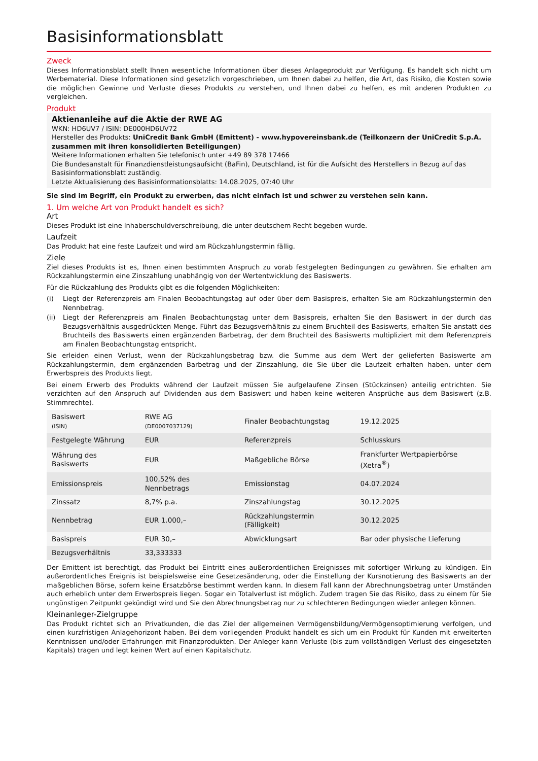Basisinformationsblatt
Zweck
Dieses Informationsblatt stellt Ihnen wesentliche Informationen über dieses Anlageprodukt zur Verfügung. Es handelt sich nicht um Werbematerial. Diese Informationen sind gesetzlich vorgeschrieben, um Ihnen dabei zu helfen, die Art, das Risiko, die Kosten sowie die möglichen Gewinne und Verluste dieses Produkts zu verstehen, und Ihnen dabei zu helfen, es mit anderen Produkten zu vergleichen.
Produkt
Aktienanleihe auf die Aktie der RWE AG
WKN: HD6UV7 / ISIN: DE000HD6UV72
Hersteller des Produkts: UniCredit Bank GmbH (Emittent) - www.hypovereinsbank.de (Teilkonzern der UniCredit S.p.A. zusammen mit ihren konsolidierten Beteiligungen)
Weitere Informationen erhalten Sie telefonisch unter +49 89 378 17466
Die Bundesanstalt für Finanzdienstleistungsaufsicht (BaFin), Deutschland, ist für die Aufsicht des Herstellers in Bezug auf das Basisinformationsblatt zuständig.
Letzte Aktualisierung des Basisinformationsblatts: 14.08.2025, 07:40 Uhr
Sie sind im Begriff, ein Produkt zu erwerben, das nicht einfach ist und schwer zu verstehen sein kann.
1. Um welche Art von Produkt handelt es sich?
Art
Dieses Produkt ist eine Inhaberschuldverschreibung, die unter deutschem Recht begeben wurde.
Laufzeit
Das Produkt hat eine feste Laufzeit und wird am Rückzahlungstermin fällig.
Ziele
Ziel dieses Produkts ist es, Ihnen einen bestimmten Anspruch zu vorab festgelegten Bedingungen zu gewähren. Sie erhalten am Rückzahlungstermin eine Zinszahlung unabhängig von der Wertentwicklung des Basiswerts.
Für die Rückzahlung des Produkts gibt es die folgenden Möglichkeiten:
(i) Liegt der Referenzpreis am Finalen Beobachtungstag auf oder über dem Basispreis, erhalten Sie am Rückzahlungstermin den Nennbetrag.
(ii) Liegt der Referenzpreis am Finalen Beobachtungstag unter dem Basispreis, erhalten Sie den Basiswert in der durch das Bezugsverhältnis ausgedrückten Menge. Führt das Bezugsverhältnis zu einem Bruchteil des Basiswerts, erhalten Sie anstatt des Bruchteils des Basiswerts einen ergänzenden Barbetrag, der dem Bruchteil des Basiswerts multipliziert mit dem Referenzpreis am Finalen Beobachtungstag entspricht.
Sie erleiden einen Verlust, wenn der Rückzahlungsbetrag bzw. die Summe aus dem Wert der gelieferten Basiswerte am Rückzahlungstermin, dem ergänzenden Barbetrag und der Zinszahlung, die Sie über die Laufzeit erhalten haben, unter dem Erwerbspreis des Produkts liegt.
Bei einem Erwerb des Produkts während der Laufzeit müssen Sie aufgelaufene Zinsen (Stückzinsen) anteilig entrichten. Sie verzichten auf den Anspruch auf Dividenden aus dem Basiswert und haben keine weiteren Ansprüche aus dem Basiswert (z.B. Stimmrechte).
| Basiswert (ISIN) | RWE AG (DE0007037129) | Finaler Beobachtungstag | 19.12.2025 |
| Festgelegte Währung | EUR | Referenzpreis | Schlusskurs |
| Währung des Basiswerts | EUR | Maßgebliche Börse | Frankfurter Wertpapierbörse (Xetra<sup>®</sup>) |
| Emissionspreis | 100,52% des Nennbetrags | Emissionstag | 04.07.2024 |
| Zinssatz | 8,7% p.a. | Zinszahlungstag | 30.12.2025 |
| Nennbetrag | EUR 1.000,– | Rückzahlungstermin (Fälligkeit) | 30.12.2025 |
| Basispreis | EUR 30,– | Abwicklungsart | Bar oder physische Lieferung |
| Bezugsverhältnis | 33,333333 | | |
Der Emittent ist berechtigt, das Produkt bei Eintritt eines außerordentlichen Ereignisses mit sofortiger Wirkung zu kündigen. Ein außerordentliches Ereignis ist beispielsweise eine Gesetzesänderung, oder die Einstellung der Kursnotierung des Basiswerts an der maßgeblichen Börse, sofern keine Ersatzbörse bestimmt werden kann. In diesem Fall kann der Abrechnungsbetrag unter Umständen auch erheblich unter dem Erwerbspreis liegen. Sogar ein Totalverlust ist möglich. Zudem tragen Sie das Risiko, dass zu einem für Sie ungünstigen Zeitpunkt gekündigt wird und Sie den Abrechnungsbetrag nur zu schlechteren Bedingungen wieder anlegen können.
Kleinanleger-Zielgruppe
Das Produkt richtet sich an Privatkunden, die das Ziel der allgemeinen Vermögensbildung/Vermögensoptimierung verfolgen, und einen kurzfristigen Anlagehorizont haben. Bei dem vorliegenden Produkt handelt es sich um ein Produkt für Kunden mit erweiterten Kenntnissen und/oder Erfahrungen mit Finanzprodukten. Der Anleger kann Verluste (bis zum vollständigen Verlust des eingesetzten Kapitals) tragen und legt keinen Wert auf einen Kapitalschutz.